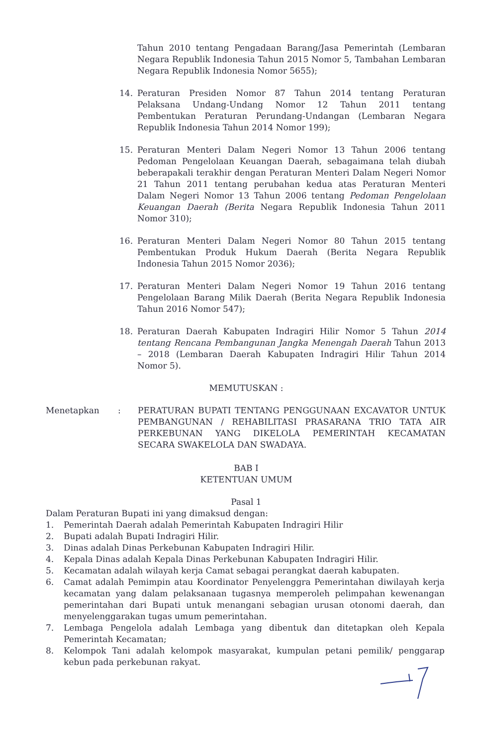Tahun 2010 tentang Pengadaan Barang/Jasa Pemerintah (Lembaran Negara Republik Indonesia Tahun 2015 Nomor 5, Tambahan Lembaran Negara Republik Indonesia Nomor 5655);
14. Peraturan Presiden Nomor 87 Tahun 2014 tentang Peraturan Pelaksana Undang-Undang Nomor 12 Tahun 2011 tentang Pembentukan Peraturan Perundang-Undangan (Lembaran Negara Republik Indonesia Tahun 2014 Nomor 199);
15. Peraturan Menteri Dalam Negeri Nomor 13 Tahun 2006 tentang Pedoman Pengelolaan Keuangan Daerah, sebagaimana telah diubah beberapakali terakhir dengan Peraturan Menteri Dalam Negeri Nomor 21 Tahun 2011 tentang perubahan kedua atas Peraturan Menteri Dalam Negeri Nomor 13 Tahun 2006 tentang Pedoman Pengelolaan Keuangan Daerah (Berita Negara Republik Indonesia Tahun 2011 Nomor 310);
16. Peraturan Menteri Dalam Negeri Nomor 80 Tahun 2015 tentang Pembentukan Produk Hukum Daerah (Berita Negara Republik Indonesia Tahun 2015 Nomor 2036);
17. Peraturan Menteri Dalam Negeri Nomor 19 Tahun 2016 tentang Pengelolaan Barang Milik Daerah (Berita Negara Republik Indonesia Tahun 2016 Nomor 547);
18. Peraturan Daerah Kabupaten Indragiri Hilir Nomor 5 Tahun 2014 tentang Rencana Pembangunan Jangka Menengah Daerah Tahun 2013 – 2018 (Lembaran Daerah Kabupaten Indragiri Hilir Tahun 2014 Nomor 5).
MEMUTUSKAN :
Menetapkan : PERATURAN BUPATI TENTANG PENGGUNAAN EXCAVATOR UNTUK PEMBANGUNAN / REHABILITASI PRASARANA TRIO TATA AIR PERKEBUNAN YANG DIKELOLA PEMERINTAH KECAMATAN SECARA SWAKELOLA DAN SWADAYA.
BAB I
KETENTUAN UMUM
Pasal 1
Dalam Peraturan Bupati ini yang dimaksud dengan:
1. Pemerintah Daerah adalah Pemerintah Kabupaten Indragiri Hilir
2. Bupati adalah Bupati Indragiri Hilir.
3. Dinas adalah Dinas Perkebunan Kabupaten Indragiri Hilir.
4. Kepala Dinas adalah Kepala Dinas Perkebunan Kabupaten Indragiri Hilir.
5. Kecamatan adalah wilayah kerja Camat sebagai perangkat daerah kabupaten.
6. Camat adalah Pemimpin atau Koordinator Penyelenggra Pemerintahan diwilayah kerja kecamatan yang dalam pelaksanaan tugasnya memperoleh pelimpahan kewenangan pemerintahan dari Bupati untuk menangani sebagian urusan otonomi daerah, dan menyelenggarakan tugas umum pemerintahan.
7. Lembaga Pengelola adalah Lembaga yang dibentuk dan ditetapkan oleh Kepala Pemerintah Kecamatan;
8. Kelompok Tani adalah kelompok masyarakat, kumpulan petani pemilik/ penggarap kebun pada perkebunan rakyat.